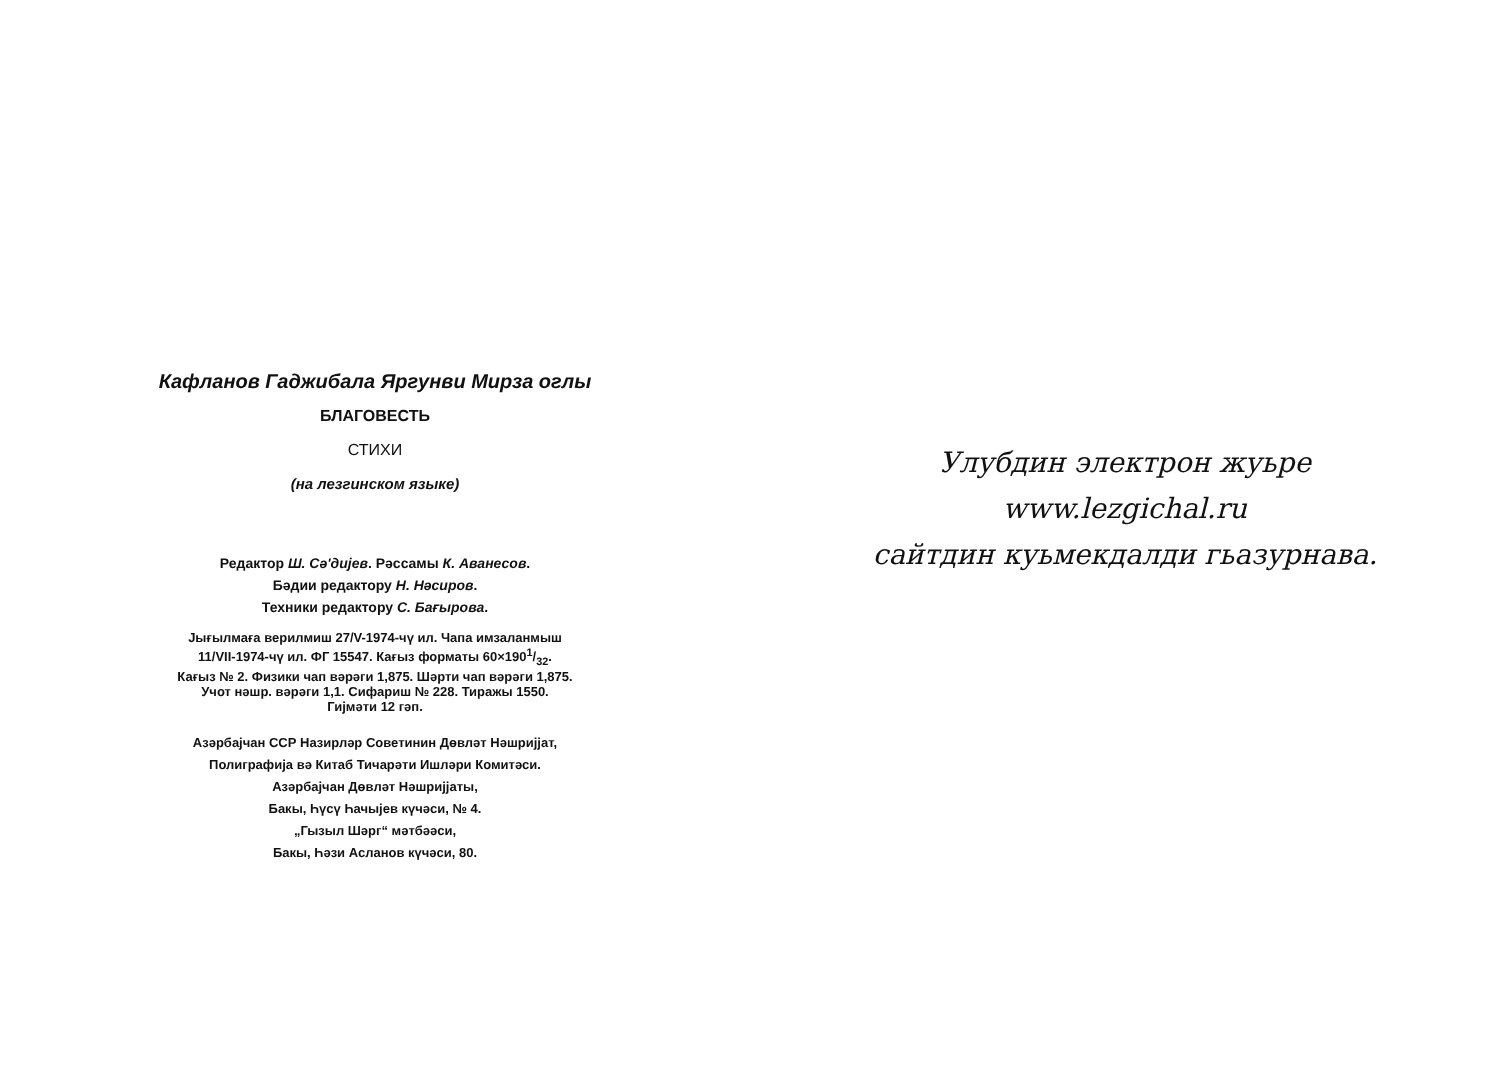Кафланов Гаджибала Яргунви Мирза оглы
БЛАГОВЕСТЬ
СТИХИ
(на лезгинском языке)
Редактор Ш. Сә'диjев. Рәссамы К. Аванесов.
Бәдии редактору Н. Нәсиров.
Техники редактору С. Бағырова.
Jығылмаға верилмиш 27/V-1974-чү ил. Чапа имзаланмыш
11/VII-1974-чү ил. ФГ 15547. Кағыз форматы 60×1901/32.
Кағыз № 2. Физики чап вәрәги 1,875. Шәрти чап вәрәги 1,875.
Учот нәшр. вәрәги 1,1. Сифариш № 228. Тиражы 1550.
Гиjмәти 12 гәп.
Азәрбаjчан ССР Назирләр Советинин Дөвләт Нәшриjjат,
Полиграфиjа вә Китаб Тичарәти Ишләри Комитәси.
Азәрбаjчан Дөвләт Нәшриjjаты,
Бакы, Һүсү Һачыjев күчәси, № 4.
„Гызыл Шәрг“ мәтбәәси,
Бакы, Һәзи Асланов күчәси, 80.
Улубдин электрон жуьре
www.lezgichal.ru
сайтдин куьмекдалди гьазурнава.